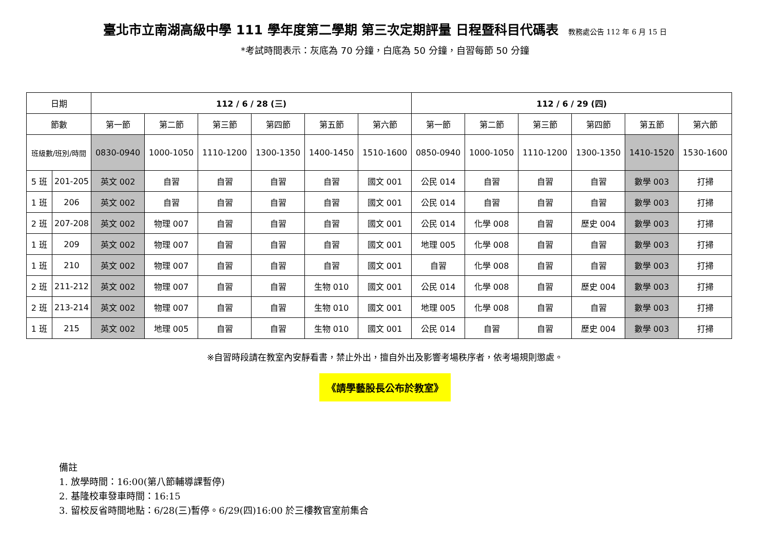臺北市立南湖高級中學 111 學年度第二學期 第三次定期評量 日程暨科目代碼表 教務處公告 112 年 6 月 15 日
*考試時間表示：灰底為 70 分鐘，白底為 50 分鐘，自習每節 50 分鐘
| 日期 | | 112 / 6 / 28 (三) | | | | | | 112 / 6 / 29 (四) | | | | | |
| --- | --- | --- | --- | --- | --- | --- | --- | --- | --- | --- | --- | --- | --- |
| 節數 | | 第一節 | 第二節 | 第三節 | 第四節 | 第五節 | 第六節 | 第一節 | 第二節 | 第三節 | 第四節 | 第五節 | 第六節 |
| 班級數/班別/時間 | | 0830-0940 | 1000-1050 | 1110-1200 | 1300-1350 | 1400-1450 | 1510-1600 | 0850-0940 | 1000-1050 | 1110-1200 | 1300-1350 | 1410-1520 | 1530-1600 |
| 5 班 | 201-205 | 英文 002 | 自習 | 自習 | 自習 | 自習 | 國文 001 | 公民 014 | 自習 | 自習 | 自習 | 數學 003 | 打掃 |
| 1 班 | 206 | 英文 002 | 自習 | 自習 | 自習 | 自習 | 國文 001 | 公民 014 | 自習 | 自習 | 自習 | 數學 003 | 打掃 |
| 2 班 | 207-208 | 英文 002 | 物理 007 | 自習 | 自習 | 自習 | 國文 001 | 公民 014 | 化學 008 | 自習 | 歷史 004 | 數學 003 | 打掃 |
| 1 班 | 209 | 英文 002 | 物理 007 | 自習 | 自習 | 自習 | 國文 001 | 地理 005 | 化學 008 | 自習 | 自習 | 數學 003 | 打掃 |
| 1 班 | 210 | 英文 002 | 物理 007 | 自習 | 自習 | 自習 | 國文 001 | 自習 | 化學 008 | 自習 | 自習 | 數學 003 | 打掃 |
| 2 班 | 211-212 | 英文 002 | 物理 007 | 自習 | 自習 | 生物 010 | 國文 001 | 公民 014 | 化學 008 | 自習 | 歷史 004 | 數學 003 | 打掃 |
| 2 班 | 213-214 | 英文 002 | 物理 007 | 自習 | 自習 | 生物 010 | 國文 001 | 地理 005 | 化學 008 | 自習 | 自習 | 數學 003 | 打掃 |
| 1 班 | 215 | 英文 002 | 地理 005 | 自習 | 自習 | 生物 010 | 國文 001 | 公民 014 | 自習 | 自習 | 歷史 004 | 數學 003 | 打掃 |
※自習時段請在教室內安靜看書，禁止外出，擅自外出及影響考場秩序者，依考場規則懲處。
《請學藝股長公布於教室》
備註
1. 放學時間：16:00(第八節輔導課暫停)
2. 基隆校車發車時間：16:15
3. 留校反省時間地點：6/28(三)暫停。6/29(四)16:00 於三樓教官室前集合